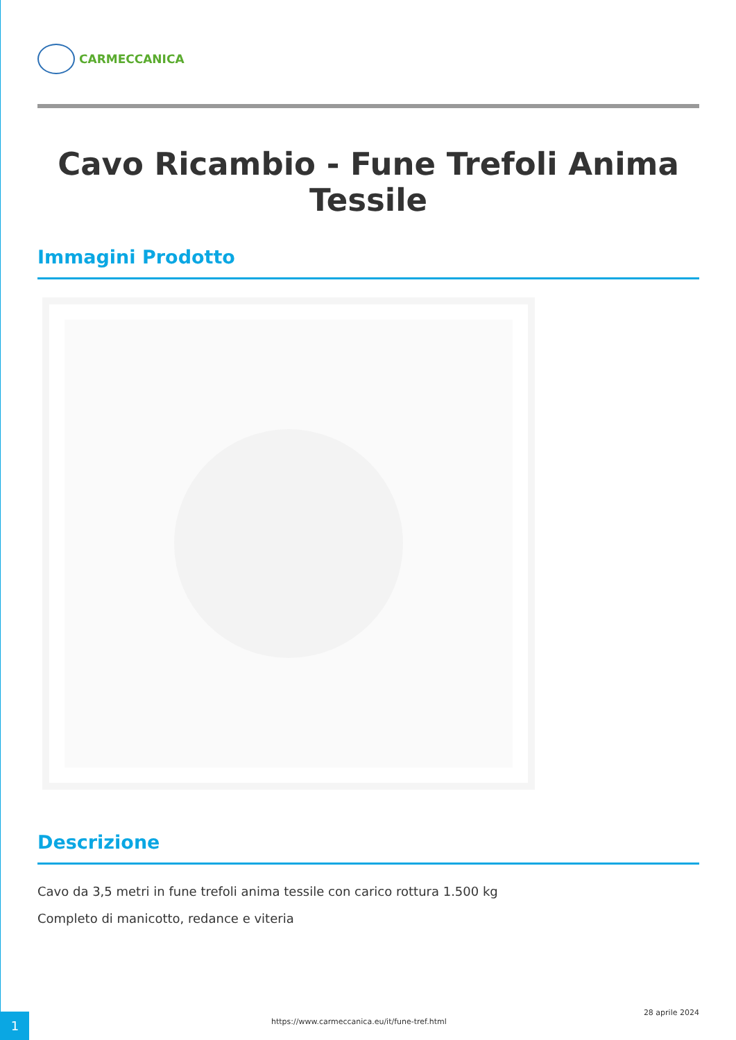CARMECCANICA
Cavo Ricambio - Fune Trefoli Anima Tessile
Immagini Prodotto
Descrizione
Cavo da 3,5 metri in fune trefoli anima tessile con carico rottura 1.500 kg
Completo di manicotto, redance e viteria
1
https://www.carmeccanica.eu/it/fune-tref.html
28 aprile 2024